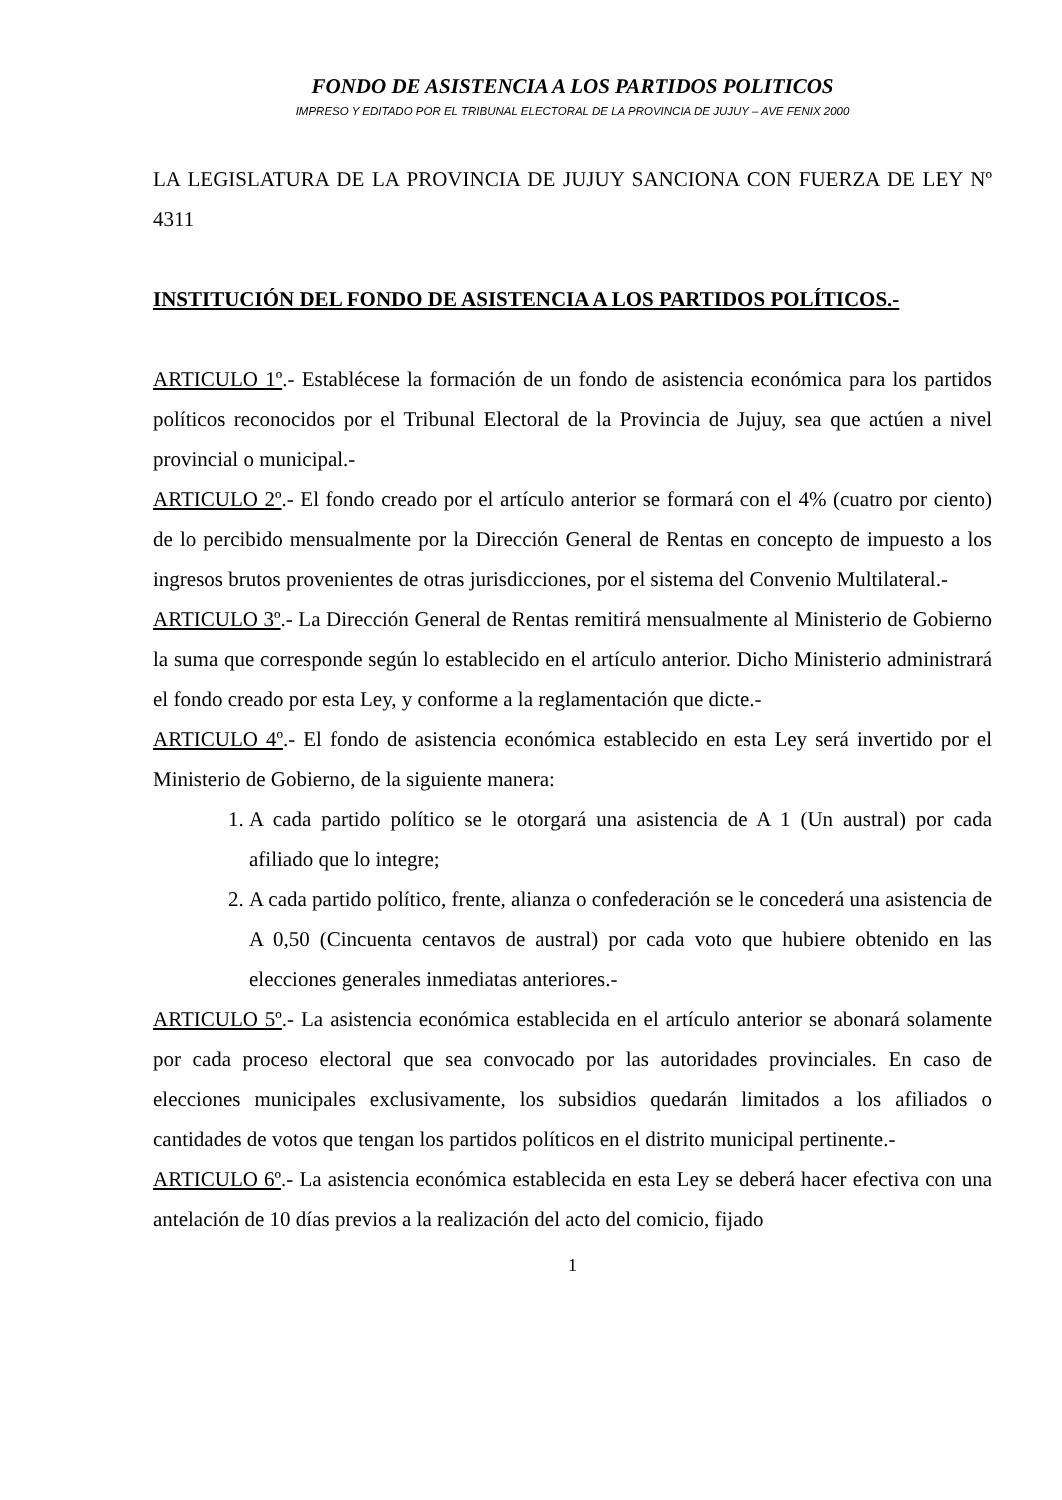FONDO DE ASISTENCIA A LOS PARTIDOS POLITICOS
IMPRESO Y EDITADO POR EL TRIBUNAL ELECTORAL DE LA PROVINCIA DE JUJUY – AVE FENIX 2000
LA LEGISLATURA DE LA PROVINCIA DE JUJUY SANCIONA CON FUERZA DE LEY Nº 4311
INSTITUCIÓN DEL FONDO DE ASISTENCIA A LOS PARTIDOS POLÍTICOS.-
ARTICULO 1º.- Establécese la formación de un fondo de asistencia económica para los partidos políticos reconocidos por el Tribunal Electoral de la Provincia de Jujuy, sea que actúen a nivel provincial o municipal.-
ARTICULO 2º.- El fondo creado por el artículo anterior se formará con el 4% (cuatro por ciento) de lo percibido mensualmente por la Dirección General de Rentas en concepto de impuesto a los ingresos brutos provenientes de otras jurisdicciones, por el sistema del Convenio Multilateral.-
ARTICULO 3º.- La Dirección General de Rentas remitirá mensualmente al Ministerio de Gobierno la suma que corresponde según lo establecido en el artículo anterior. Dicho Ministerio administrará el fondo creado por esta Ley, y conforme a la reglamentación que dicte.-
ARTICULO 4º.- El fondo de asistencia económica establecido en esta Ley será invertido por el Ministerio de Gobierno, de la siguiente manera:
1. A cada partido político se le otorgará una asistencia de A 1 (Un austral) por cada afiliado que lo integre;
2. A cada partido político, frente, alianza o confederación se le concederá una asistencia de A 0,50 (Cincuenta centavos de austral) por cada voto que hubiere obtenido en las elecciones generales inmediatas anteriores.-
ARTICULO 5º.- La asistencia económica establecida en el artículo anterior se abonará solamente por cada proceso electoral que sea convocado por las autoridades provinciales. En caso de elecciones municipales exclusivamente, los subsidios quedarán limitados a los afiliados o cantidades de votos que tengan los partidos políticos en el distrito municipal pertinente.-
ARTICULO 6º.- La asistencia económica establecida en esta Ley se deberá hacer efectiva con una antelación de 10 días previos a la realización del acto del comicio, fijado
1